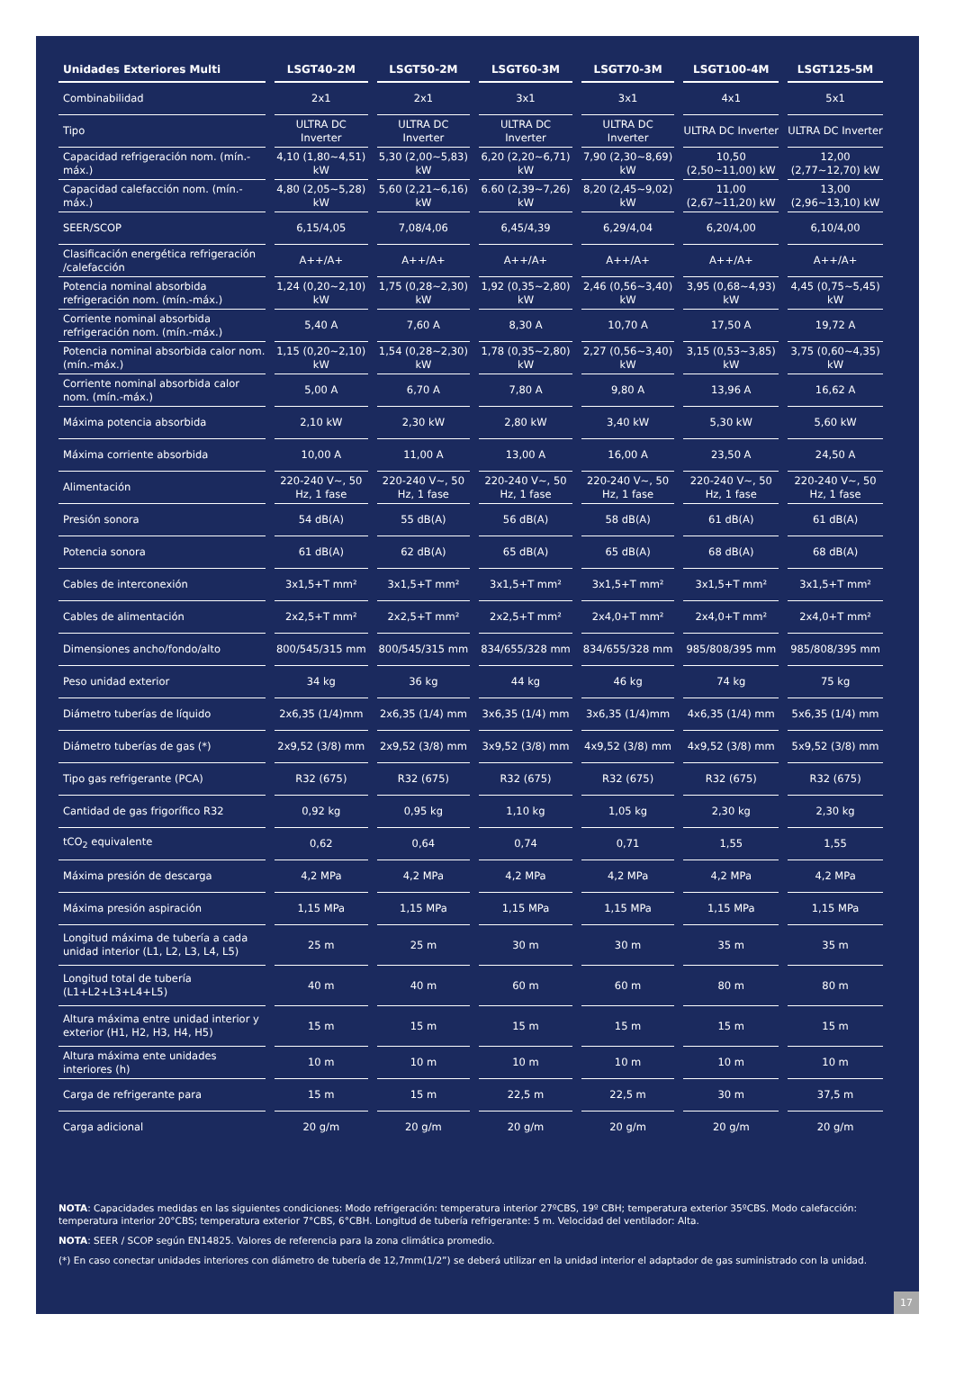| Unidades Exteriores Multi | LSGT40-2M | LSGT50-2M | LSGT60-3M | LSGT70-3M | LSGT100-4M | LSGT125-5M |
| --- | --- | --- | --- | --- | --- | --- |
| Combinabilidad | 2x1 | 2x1 | 3x1 | 3x1 | 4x1 | 5x1 |
| Tipo | ULTRA DC Inverter | ULTRA DC Inverter | ULTRA DC Inverter | ULTRA DC Inverter | ULTRA DC Inverter | ULTRA DC Inverter |
| Capacidad refrigeración nom. (mín.-máx.) | 4,10 (1,80~4,51) kW | 5,30 (2,00~5,83) kW | 6,20 (2,20~6,71) kW | 7,90 (2,30~8,69) kW | 10,50 (2,50~11,00) kW | 12,00 (2,77~12,70) kW |
| Capacidad calefacción nom. (mín.-máx.) | 4,80 (2,05~5,28) kW | 5,60 (2,21~6,16) kW | 6.60 (2,39~7,26) kW | 8,20 (2,45~9,02) kW | 11,00 (2,67~11,20) kW | 13,00 (2,96~13,10) kW |
| SEER/SCOP | 6,15/4,05 | 7,08/4,06 | 6,45/4,39 | 6,29/4,04 | 6,20/4,00 | 6,10/4,00 |
| Clasificación energética refrigeración /calefacción | A++/A+ | A++/A+ | A++/A+ | A++/A+ | A++/A+ | A++/A+ |
| Potencia nominal absorbida refrigeración nom. (mín.-máx.) | 1,24 (0,20~2,10) kW | 1,75 (0,28~2,30) kW | 1,92 (0,35~2,80) kW | 2,46 (0,56~3,40) kW | 3,95 (0,68~4,93) kW | 4,45 (0,75~5,45) kW |
| Corriente nominal absorbida refrigeración nom. (mín.-máx.) | 5,40 A | 7,60 A | 8,30 A | 10,70 A | 17,50 A | 19,72 A |
| Potencia nominal absorbida calor nom. (mín.-máx.) | 1,15 (0,20~2,10) kW | 1,54 (0,28~2,30) kW | 1,78 (0,35~2,80) kW | 2,27 (0,56~3,40) kW | 3,15 (0,53~3,85) kW | 3,75 (0,60~4,35) kW |
| Corriente nominal absorbida calor nom. (mín.-máx.) | 5,00 A | 6,70 A | 7,80 A | 9,80 A | 13,96 A | 16,62 A |
| Máxima potencia absorbida | 2,10 kW | 2,30 kW | 2,80 kW | 3,40 kW | 5,30 kW | 5,60 kW |
| Máxima corriente absorbida | 10,00 A | 11,00 A | 13,00 A | 16,00 A | 23,50 A | 24,50 A |
| Alimentación | 220-240 V~, 50 Hz, 1 fase | 220-240 V~, 50 Hz, 1 fase | 220-240 V~, 50 Hz, 1 fase | 220-240 V~, 50 Hz, 1 fase | 220-240 V~, 50 Hz, 1 fase | 220-240 V~, 50 Hz, 1 fase |
| Presión sonora | 54 dB(A) | 55 dB(A) | 56 dB(A) | 58 dB(A) | 61 dB(A) | 61 dB(A) |
| Potencia sonora | 61 dB(A) | 62 dB(A) | 65 dB(A) | 65 dB(A) | 68 dB(A) | 68 dB(A) |
| Cables de interconexión | 3x1,5+T mm² | 3x1,5+T mm² | 3x1,5+T mm² | 3x1,5+T mm² | 3x1,5+T mm² | 3x1,5+T mm² |
| Cables de alimentación | 2x2,5+T mm² | 2x2,5+T mm² | 2x2,5+T mm² | 2x4,0+T mm² | 2x4,0+T mm² | 2x4,0+T mm² |
| Dimensiones ancho/fondo/alto | 800/545/315 mm | 800/545/315 mm | 834/655/328 mm | 834/655/328 mm | 985/808/395 mm | 985/808/395 mm |
| Peso unidad exterior | 34 kg | 36 kg | 44 kg | 46 kg | 74 kg | 75 kg |
| Diámetro tuberías de líquido | 2x6,35 (1/4)mm | 2x6,35 (1/4) mm | 3x6,35 (1/4) mm | 3x6,35 (1/4)mm | 4x6,35 (1/4) mm | 5x6,35 (1/4) mm |
| Diámetro tuberías de gas (*) | 2x9,52 (3/8) mm | 2x9,52 (3/8) mm | 3x9,52 (3/8) mm | 4x9,52 (3/8) mm | 4x9,52 (3/8) mm | 5x9,52 (3/8) mm |
| Tipo gas refrigerante (PCA) | R32 (675) | R32 (675) | R32 (675) | R32 (675) | R32 (675) | R32 (675) |
| Cantidad de gas frigorífico R32 | 0,92 kg | 0,95 kg | 1,10 kg | 1,05 kg | 2,30 kg | 2,30 kg |
| tCO<sub>2</sub> equivalente | 0,62 | 0,64 | 0,74 | 0,71 | 1,55 | 1,55 |
| Máxima presión de descarga | 4,2 MPa | 4,2 MPa | 4,2 MPa | 4,2 MPa | 4,2 MPa | 4,2 MPa |
| Máxima presión aspiración | 1,15 MPa | 1,15 MPa | 1,15 MPa | 1,15 MPa | 1,15 MPa | 1,15 MPa |
| Longitud máxima de tubería a cada unidad interior (L1, L2, L3, L4, L5) | 25 m | 25 m | 30 m | 30 m | 35 m | 35 m |
| Longitud total de tubería (L1+L2+L3+L4+L5) | 40 m | 40 m | 60 m | 60 m | 80 m | 80 m |
| Altura máxima entre unidad interior y exterior (H1, H2, H3, H4, H5) | 15 m | 15 m | 15 m | 15 m | 15 m | 15 m |
| Altura máxima ente unidades interiores (h) | 10 m | 10 m | 10 m | 10 m | 10 m | 10 m |
| Carga de refrigerante para | 15 m | 15 m | 22,5 m | 22,5 m | 30 m | 37,5 m |
| Carga adicional | 20 g/m | 20 g/m | 20 g/m | 20 g/m | 20 g/m | 20 g/m |
NOTA: Capacidades medidas en las siguientes condiciones: Modo refrigeración: temperatura interior 27ºCBS, 19º CBH; temperatura exterior 35ºCBS. Modo calefacción: temperatura interior 20°CBS; temperatura exterior 7°CBS, 6°CBH. Longitud de tubería refrigerante: 5 m. Velocidad del ventilador: Alta.
NOTA: SEER / SCOP según EN14825. Valores de referencia para la zona climática promedio.
(*) En caso conectar unidades interiores con diámetro de tubería de 12,7mm(1/2”) se deberá utilizar en la unidad interior el adaptador de gas suministrado con la unidad.
17